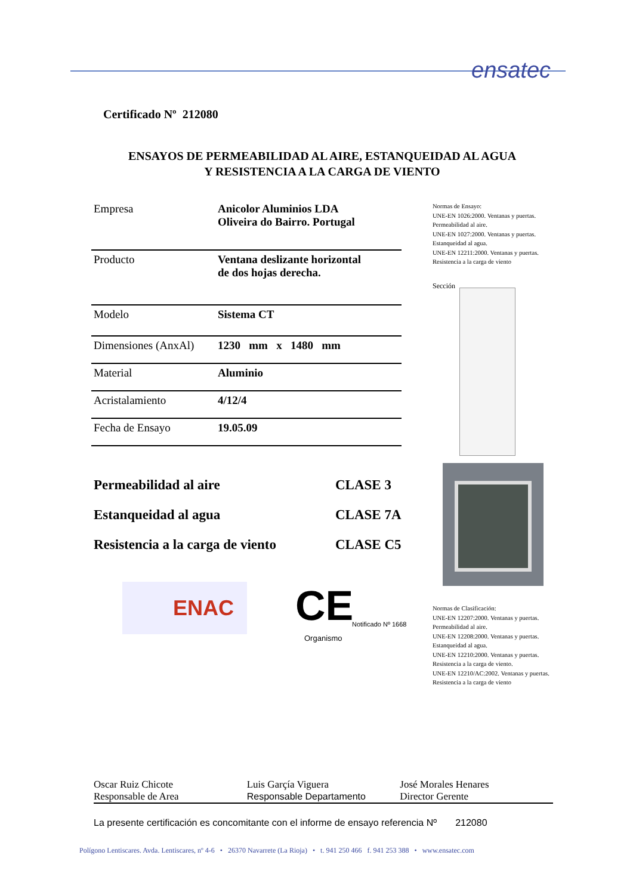ensatec
Certificado Nº 212080
ENSAYOS DE PERMEABILIDAD AL AIRE, ESTANQUEIDAD AL AGUA
Y RESISTENCIA A LA CARGA DE VIENTO
| Empresa | Anicolor Aluminios LDA Oliveira do Bairro. Portugal |
| Producto | Ventana deslizante horizontal de dos hojas derecha. |
| Modelo | Sistema CT |
| Dimensiones (AnxAl) | 1230 mm x 1480 mm |
| Material | Aluminio |
| Acristalamiento | 4/12/4 |
| Fecha de Ensayo | 19.05.09 |
Normas de Ensayo:
UNE-EN 1026:2000. Ventanas y puertas. Permeabilidad al aire.
UNE-EN 1027:2000. Ventanas y puertas. Estanqueidad al agua.
UNE-EN 12211:2000. Ventanas y puertas. Resistencia a la carga de viento
Sección
Permeabilidad al aire CLASE 3
Estanqueidad al agua CLASE 7A
Resistencia a la carga de viento CLASE C5
ENAC CE
Organismo
Notificado Nº 1668
Normas de Clasificación:
UNE-EN 12207:2000. Ventanas y puertas. Permeabilidad al aire.
UNE-EN 12208:2000. Ventanas y puertas. Estanqueidad al agua.
UNE-EN 12210:2000. Ventanas y puertas. Resistencia a la carga de viento.
UNE-EN 12210/AC:2002. Ventanas y puertas. Resistencia a la carga de viento
Oscar Ruiz Chicote
Responsable de Area
Luis Garçía Viguera
Responsable Departamento
José Morales Henares
Director Gerente
La presente certificación es concomitante con el informe de ensayo referencia Nº 212080
Polígono Lentiscares. Avda. Lentiscares, nº 4-6 • 26370 Navarrete (La Rioja) • t. 941 250 466 f. 941 253 388 • www.ensatec.com